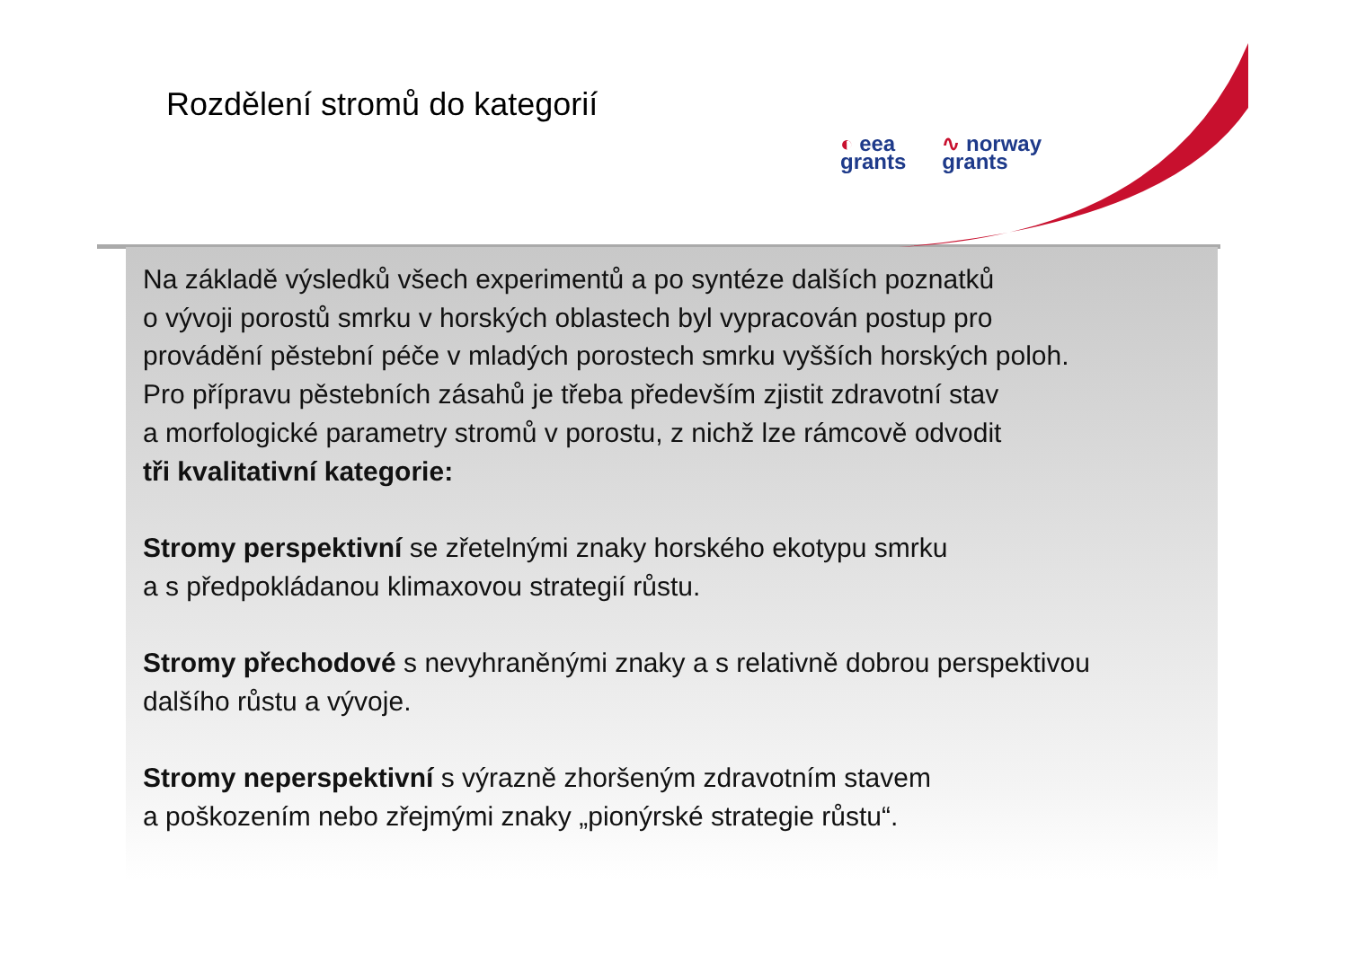Rozdělení stromů do kategorií
◐ eea
grants
∿ norway
grants
Na základě výsledků všech experimentů a po syntéze dalších poznatků
o vývoji porostů smrku v horských oblastech byl vypracován postup pro
provádění pěstební péče v mladých porostech smrku vyšších horských poloh.
Pro přípravu pěstebních zásahů je třeba především zjistit zdravotní stav
a morfologické parametry stromů v porostu, z nichž lze rámcově odvodit
tři kvalitativní kategorie:
Stromy perspektivní se zřetelnými znaky horského ekotypu smrku
a s předpokládanou klimaxovou strategií růstu.
Stromy přechodové s nevyhraněnými znaky a s relativně dobrou perspektivou
dalšího růstu a vývoje.
Stromy neperspektivní s výrazně zhoršeným zdravotním stavem
a poškozením nebo zřejmými znaky „pionýrské strategie růstu“.